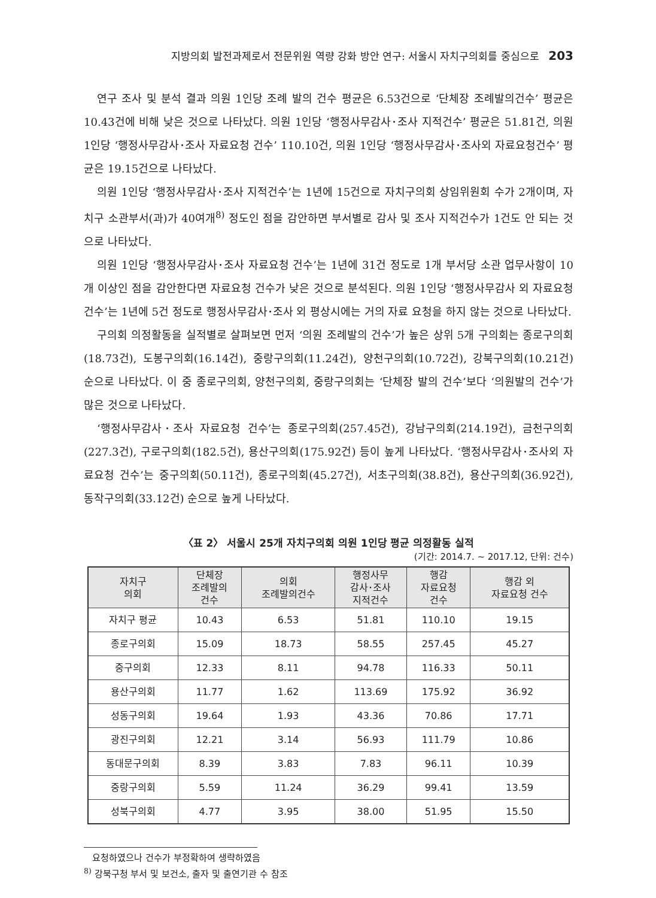지방의회 발전과제로서 전문위원 역량 강화 방안 연구: 서울시 자치구의회를 중심으로 203
연구 조사 및 분석 결과 의원 1인당 조례 발의 건수 평균은 6.53건으로 ‘단체장 조례발의건수’ 평균은 10.43건에 비해 낮은 것으로 나타났다. 의원 1인당 ‘행정사무감사･조사 지적건수’ 평균은 51.81건, 의원 1인당 ‘행정사무감사･조사 자료요청 건수’ 110.10건, 의원 1인당 ‘행정사무감사･조사외 자료요청건수’ 평균은 19.15건으로 나타났다.
의원 1인당 ‘행정사무감사･조사 지적건수’는 1년에 15건으로 자치구의회 상임위원회 수가 2개이며, 자치구 소관부서(과)가 40여개<sup>8)</sup> 정도인 점을 감안하면 부서별로 감사 및 조사 지적건수가 1건도 안 되는 것으로 나타났다.
의원 1인당 ‘행정사무감사･조사 자료요청 건수’는 1년에 31건 정도로 1개 부서당 소관 업무사항이 10개 이상인 점을 감안한다면 자료요청 건수가 낮은 것으로 분석된다. 의원 1인당 ‘행정사무감사 외 자료요청 건수’는 1년에 5건 정도로 행정사무감사･조사 외 평상시에는 거의 자료 요청을 하지 않는 것으로 나타났다.
구의회 의정활동을 실적별로 살펴보면 먼저 ‘의원 조례발의 건수’가 높은 상위 5개 구의회는 종로구의회(18.73건), 도봉구의회(16.14건), 중랑구의회(11.24건), 양천구의회(10.72건), 강북구의회(10.21건) 순으로 나타났다. 이 중 종로구의회, 양천구의회, 중랑구의회는 ‘단체장 발의 건수’보다 ‘의원발의 건수’가 많은 것으로 나타났다.
‘행정사무감사･조사 자료요청 건수’는 종로구의회(257.45건), 강남구의회(214.19건), 금천구의회(227.3건), 구로구의회(182.5건), 용산구의회(175.92건) 등이 높게 나타났다. ‘행정사무감사･조사외 자료요청 건수’는 중구의회(50.11건), 종로구의회(45.27건), 서초구의회(38.8건), 용산구의회(36.92건), 동작구의회(33.12건) 순으로 높게 나타났다.
〈표 2〉 서울시 25개 자치구의회 의원 1인당 평균 의정활동 실적
(기간: 2014.7. ~ 2017.12, 단위: 건수)
| 자치구 의회 | 단체장 조례발의 건수 | 의회 조례발의건수 | 행정사무 감사･조사 지적건수 | 행감 자료요청 건수 | 행감 외 자료요청 건수 |
| --- | --- | --- | --- | --- | --- |
| 자치구 평균 | 10.43 | 6.53 | 51.81 | 110.10 | 19.15 |
| 종로구의회 | 15.09 | 18.73 | 58.55 | 257.45 | 45.27 |
| 중구의회 | 12.33 | 8.11 | 94.78 | 116.33 | 50.11 |
| 용산구의회 | 11.77 | 1.62 | 113.69 | 175.92 | 36.92 |
| 성동구의회 | 19.64 | 1.93 | 43.36 | 70.86 | 17.71 |
| 광진구의회 | 12.21 | 3.14 | 56.93 | 111.79 | 10.86 |
| 동대문구의회 | 8.39 | 3.83 | 7.83 | 96.11 | 10.39 |
| 중랑구의회 | 5.59 | 11.24 | 36.29 | 99.41 | 13.59 |
| 성북구의회 | 4.77 | 3.95 | 38.00 | 51.95 | 15.50 |
요청하였으나 건수가 부정확하여 생략하였음
<sup>8)</sup> 강북구청 부서 및 보건소, 출자 및 출연기관 수 참조